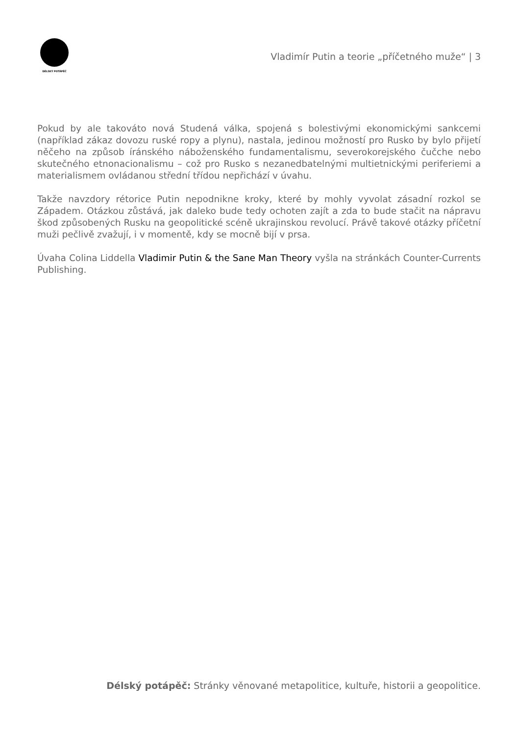DÉLSKÝ POTÁPĚČ
Vladimír Putin a teorie „příčetného muže“ | 3
Pokud by ale takováto nová Studená válka, spojená s bolestivými ekonomickými sankcemi (například zákaz dovozu ruské ropy a plynu), nastala, jedinou možností pro Rusko by bylo přijetí něčeho na způsob íránského náboženského fundamentalismu, severokorejského čučche nebo skutečného etnonacionalismu – což pro Rusko s nezanedbatelnými multietnickými periferiemi a materialismem ovládanou střední třídou nepřichází v úvahu.
Takže navzdory rétorice Putin nepodnikne kroky, které by mohly vyvolat zásadní rozkol se Západem. Otázkou zůstává, jak daleko bude tedy ochoten zajít a zda to bude stačit na nápravu škod způsobených Rusku na geopolitické scéně ukrajinskou revolucí. Právě takové otázky příčetní muži pečlivě zvažují, i v momentě, kdy se mocně bijí v prsa.
Úvaha Colina Liddella Vladimir Putin & the Sane Man Theory vyšla na stránkách Counter-Currents Publishing.
Délský potápěč: Stránky věnované metapolitice, kultuře, historii a geopolitice.